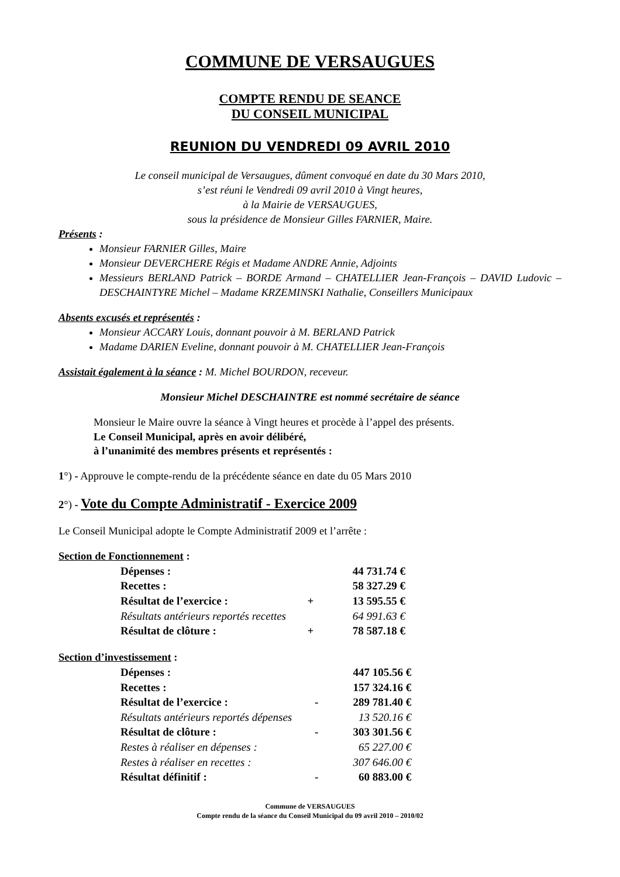COMMUNE DE VERSAUGUES
COMPTE RENDU DE SEANCE
DU CONSEIL MUNICIPAL
REUNION DU VENDREDI 09 AVRIL 2010
Le conseil municipal de Versaugues, dûment convoqué en date du 30 Mars 2010,
s’est réuni le Vendredi 09 avril 2010 à Vingt heures,
à la Mairie de VERSAUGUES,
sous la présidence de Monsieur Gilles FARNIER, Maire.
Présents :
Monsieur FARNIER Gilles, Maire
Monsieur DEVERCHERE Régis et Madame ANDRE Annie, Adjoints
Messieurs BERLAND Patrick – BORDE Armand – CHATELLIER Jean-François – DAVID Ludovic – DESCHAINTYRE Michel – Madame KRZEMINSKI Nathalie, Conseillers Municipaux
Absents excusés et représentés :
Monsieur ACCARY Louis, donnant pouvoir à M. BERLAND Patrick
Madame DARIEN Eveline, donnant pouvoir à M. CHATELLIER Jean-François
Assistait également à la séance : M. Michel BOURDON, receveur.
Monsieur Michel DESCHAINTRE est nommé secrétaire de séance
Monsieur le Maire ouvre la séance à Vingt heures et procède à l’appel des présents.
Le Conseil Municipal, après en avoir délibéré,
à l’unanimité des membres présents et représentés :
1°) - Approuve le compte-rendu de la précédente séance en date du 05 Mars 2010
2°) - Vote du Compte Administratif - Exercice 2009
Le Conseil Municipal adopte le Compte Administratif 2009 et l’arrête :
Section de Fonctionnement :
| Dépenses : | | 44 731.74 € |
| Recettes : | | 58 327.29 € |
| Résultat de l’exercice : | + | 13 595.55 € |
| Résultats antérieurs reportés recettes | | 64 991.63 € |
| Résultat de clôture : | + | 78 587.18 € |
Section d’investissement :
| Dépenses : | | 447 105.56 € |
| Recettes : | | 157 324.16 € |
| Résultat de l’exercice : | - | 289 781.40 € |
| Résultats antérieurs reportés dépenses | | 13 520.16 € |
| Résultat de clôture : | - | 303 301.56 € |
| Restes à réaliser en dépenses : | | 65 227.00 € |
| Restes à réaliser en recettes : | | 307 646.00 € |
| Résultat définitif : | - | 60 883.00 € |
Commune de VERSAUGUES
Compte rendu de la séance du Conseil Municipal du 09 avril 2010 – 2010/02